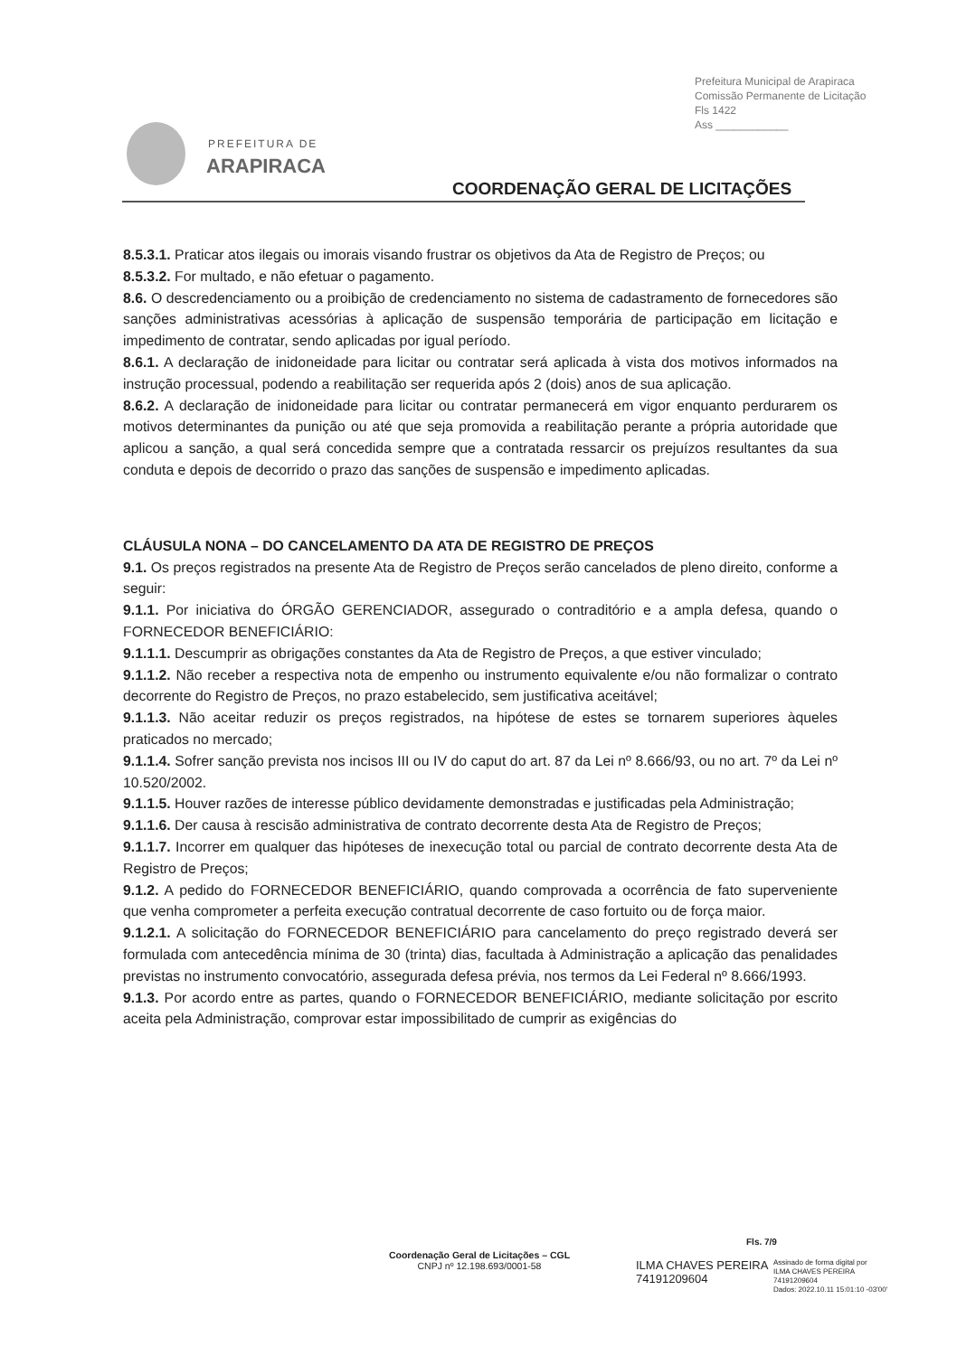Prefeitura Municipal de Arapiraca
Comissão Permanente de Licitação
Fls 1422
Ass ____________
PREFEITURA DE
ARAPIRACA
COORDENAÇÃO GERAL DE LICITAÇÕES
8.5.3.1. Praticar atos ilegais ou imorais visando frustrar os objetivos da Ata de Registro de Preços; ou
8.5.3.2. For multado, e não efetuar o pagamento.
8.6. O descredenciamento ou a proibição de credenciamento no sistema de cadastramento de fornecedores são sanções administrativas acessórias à aplicação de suspensão temporária de participação em licitação e impedimento de contratar, sendo aplicadas por igual período.
8.6.1. A declaração de inidoneidade para licitar ou contratar será aplicada à vista dos motivos informados na instrução processual, podendo a reabilitação ser requerida após 2 (dois) anos de sua aplicação.
8.6.2. A declaração de inidoneidade para licitar ou contratar permanecerá em vigor enquanto perdurarem os motivos determinantes da punição ou até que seja promovida a reabilitação perante a própria autoridade que aplicou a sanção, a qual será concedida sempre que a contratada ressarcir os prejuízos resultantes da sua conduta e depois de decorrido o prazo das sanções de suspensão e impedimento aplicadas.
CLÁUSULA NONA – DO CANCELAMENTO DA ATA DE REGISTRO DE PREÇOS
9.1. Os preços registrados na presente Ata de Registro de Preços serão cancelados de pleno direito, conforme a seguir:
9.1.1. Por iniciativa do ÓRGÃO GERENCIADOR, assegurado o contraditório e a ampla defesa, quando o FORNECEDOR BENEFICIÁRIO:
9.1.1.1. Descumprir as obrigações constantes da Ata de Registro de Preços, a que estiver vinculado;
9.1.1.2. Não receber a respectiva nota de empenho ou instrumento equivalente e/ou não formalizar o contrato decorrente do Registro de Preços, no prazo estabelecido, sem justificativa aceitável;
9.1.1.3. Não aceitar reduzir os preços registrados, na hipótese de estes se tornarem superiores àqueles praticados no mercado;
9.1.1.4. Sofrer sanção prevista nos incisos III ou IV do caput do art. 87 da Lei nº 8.666/93, ou no art. 7º da Lei nº 10.520/2002.
9.1.1.5. Houver razões de interesse público devidamente demonstradas e justificadas pela Administração;
9.1.1.6. Der causa à rescisão administrativa de contrato decorrente desta Ata de Registro de Preços;
9.1.1.7. Incorrer em qualquer das hipóteses de inexecução total ou parcial de contrato decorrente desta Ata de Registro de Preços;
9.1.2. A pedido do FORNECEDOR BENEFICIÁRIO, quando comprovada a ocorrência de fato superveniente que venha comprometer a perfeita execução contratual decorrente de caso fortuito ou de força maior.
9.1.2.1. A solicitação do FORNECEDOR BENEFICIÁRIO para cancelamento do preço registrado deverá ser formulada com antecedência mínima de 30 (trinta) dias, facultada à Administração a aplicação das penalidades previstas no instrumento convocatório, assegurada defesa prévia, nos termos da Lei Federal nº 8.666/1993.
9.1.3. Por acordo entre as partes, quando o FORNECEDOR BENEFICIÁRIO, mediante solicitação por escrito aceita pela Administração, comprovar estar impossibilitado de cumprir as exigências do
Fls. 7/9
Coordenação Geral de Licitações – CGL
CNPJ nº 12.198.693/0001-58
ILMA CHAVES PEREIRA
74191209604
Assinado de forma digital por
ILMA CHAVES PEREIRA
74191209604
Dados: 2022.10.11 15:01:10 -03'00'